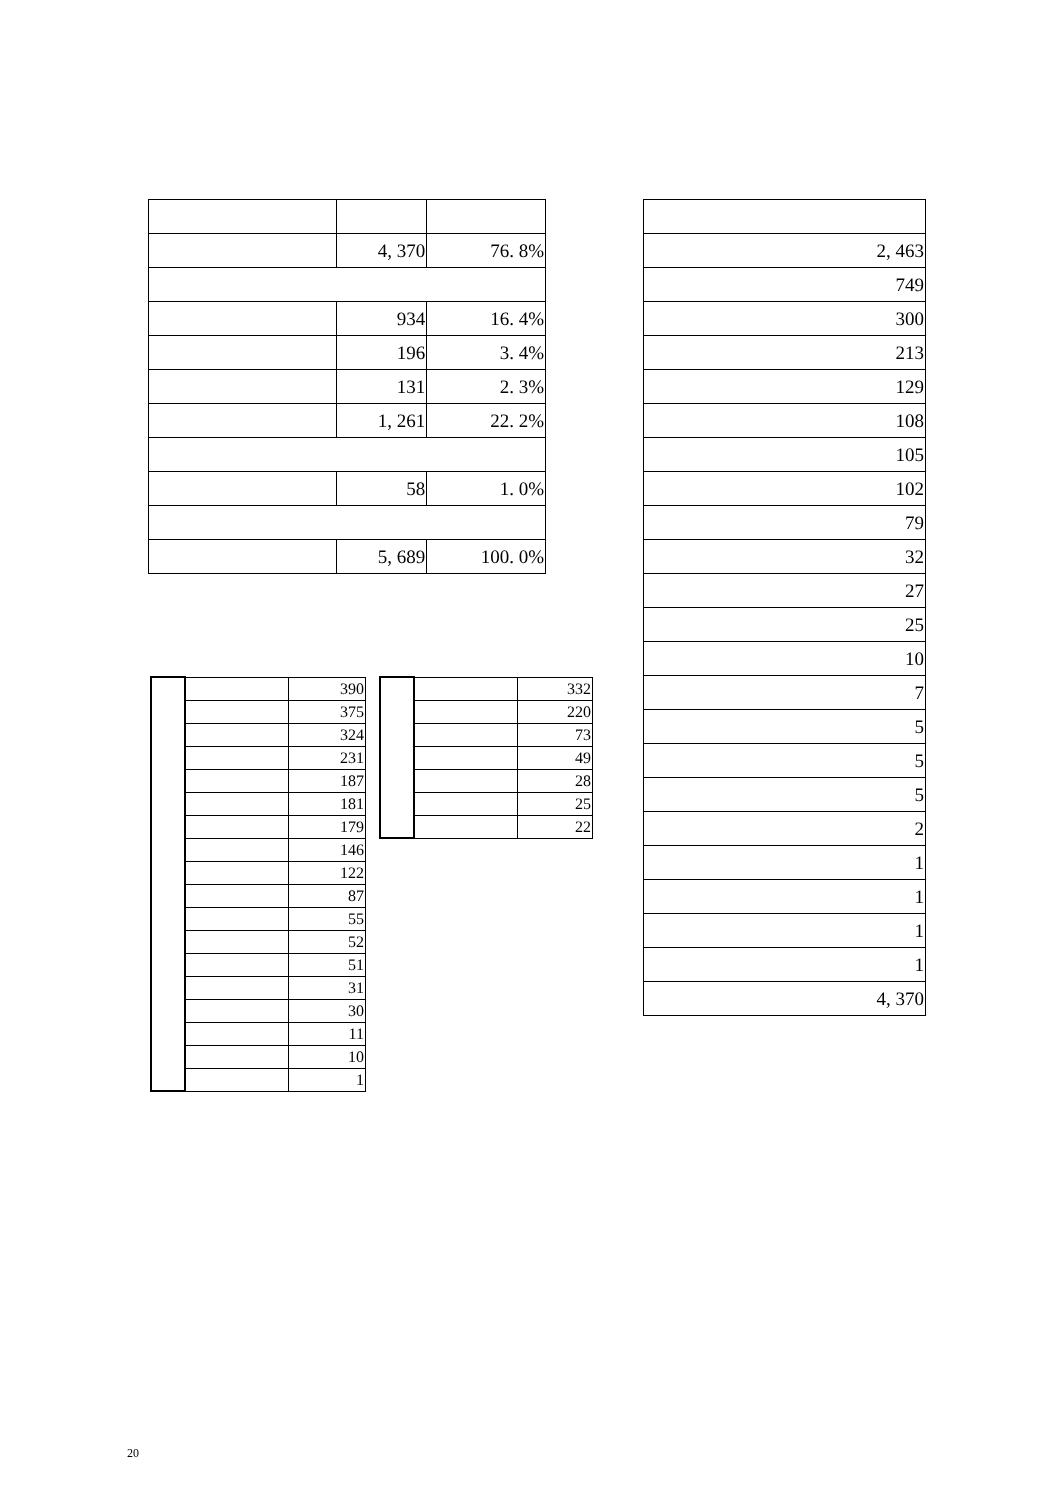| | 4, 370 | 76. 8% |
| | 934 | 16. 4% |
| | 196 | 3. 4% |
| | 131 | 2. 3% |
| | 1, 261 | 22. 2% |
| | 58 | 1. 0% |
| | 5, 689 | 100. 0% |
| 2, 463 |
| 749 |
| 300 |
| 213 |
| 129 |
| 108 |
| 105 |
| 102 |
| 79 |
| 32 |
| 27 |
| 25 |
| 10 |
| 7 |
| 5 |
| 5 |
| 5 |
| 2 |
| 1 |
| 1 |
| 1 |
| 1 |
| 4, 370 |
| | | 390 |
| | | 375 |
| | | 324 |
| | | 231 |
| | | 187 |
| | | 181 |
| | | 179 |
| | | 146 |
| | | 122 |
| | | 87 |
| | | 55 |
| | | 52 |
| | | 51 |
| | | 31 |
| | | 30 |
| | | 11 |
| | | 10 |
| | | 1 |
| | | 332 |
| | | 220 |
| | | 73 |
| | | 49 |
| | | 28 |
| | | 25 |
| | | 22 |
20